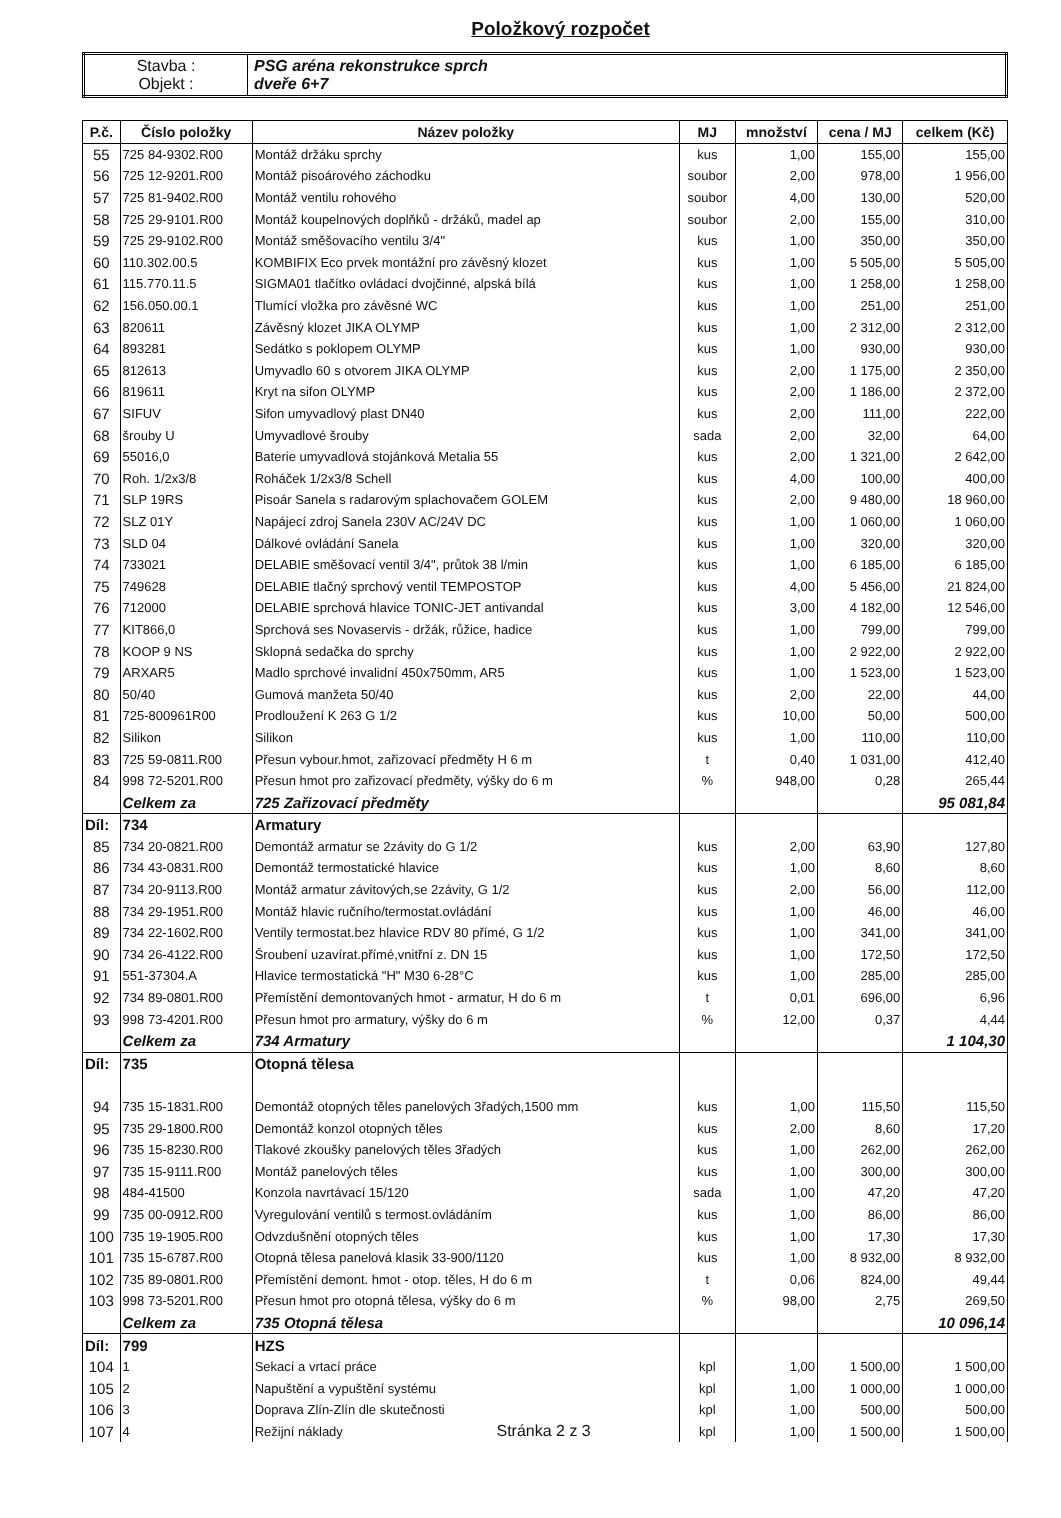Položkový rozpočet
| Stavba : Objekt : | PSG aréna rekonstrukce sprch dveře 6+7 |
| P.č. | Číslo položky | Název položky | MJ | množství | cena / MJ | celkem (Kč) |
| --- | --- | --- | --- | --- | --- | --- |
| 55 | 725 84-9302.R00 | Montáž držáku sprchy | kus | 1,00 | 155,00 | 155,00 |
| 56 | 725 12-9201.R00 | Montáž pisoárového záchodku | soubor | 2,00 | 978,00 | 1 956,00 |
| 57 | 725 81-9402.R00 | Montáž ventilu rohového | soubor | 4,00 | 130,00 | 520,00 |
| 58 | 725 29-9101.R00 | Montáž koupelnových doplňků - držáků, madel ap | soubor | 2,00 | 155,00 | 310,00 |
| 59 | 725 29-9102.R00 | Montáž směšovacího ventilu 3/4" | kus | 1,00 | 350,00 | 350,00 |
| 60 | 110.302.00.5 | KOMBIFIX Eco prvek montážní pro závěsný klozet | kus | 1,00 | 5 505,00 | 5 505,00 |
| 61 | 115.770.11.5 | SIGMA01 tlačítko ovládací dvojčinné, alpská bílá | kus | 1,00 | 1 258,00 | 1 258,00 |
| 62 | 156.050.00.1 | Tlumící vložka pro závěsné WC | kus | 1,00 | 251,00 | 251,00 |
| 63 | 820611 | Závěsný klozet JIKA OLYMP | kus | 1,00 | 2 312,00 | 2 312,00 |
| 64 | 893281 | Sedátko s poklopem OLYMP | kus | 1,00 | 930,00 | 930,00 |
| 65 | 812613 | Umyvadlo 60 s otvorem JIKA OLYMP | kus | 2,00 | 1 175,00 | 2 350,00 |
| 66 | 819611 | Kryt na sifon OLYMP | kus | 2,00 | 1 186,00 | 2 372,00 |
| 67 | SIFUV | Sifon umyvadlový plast DN40 | kus | 2,00 | 111,00 | 222,00 |
| 68 | šrouby U | Umyvadlové šrouby | sada | 2,00 | 32,00 | 64,00 |
| 69 | 55016,0 | Baterie umyvadlová stojánková Metalia 55 | kus | 2,00 | 1 321,00 | 2 642,00 |
| 70 | Roh. 1/2x3/8 | Roháček 1/2x3/8 Schell | kus | 4,00 | 100,00 | 400,00 |
| 71 | SLP 19RS | Pisoár Sanela s radarovým splachovačem GOLEM | kus | 2,00 | 9 480,00 | 18 960,00 |
| 72 | SLZ 01Y | Napájecí zdroj Sanela 230V AC/24V DC | kus | 1,00 | 1 060,00 | 1 060,00 |
| 73 | SLD 04 | Dálkové ovládání Sanela | kus | 1,00 | 320,00 | 320,00 |
| 74 | 733021 | DELABIE směšovací ventil 3/4", průtok 38 l/min | kus | 1,00 | 6 185,00 | 6 185,00 |
| 75 | 749628 | DELABIE tlačný sprchový ventil TEMPOSTOP | kus | 4,00 | 5 456,00 | 21 824,00 |
| 76 | 712000 | DELABIE sprchová hlavice TONIC-JET antivandal | kus | 3,00 | 4 182,00 | 12 546,00 |
| 77 | KIT866,0 | Sprchová ses Novaservis - držák, růžice, hadice | kus | 1,00 | 799,00 | 799,00 |
| 78 | KOOP 9 NS | Sklopná sedačka do sprchy | kus | 1,00 | 2 922,00 | 2 922,00 |
| 79 | ARXAR5 | Madlo sprchové invalidní 450x750mm, AR5 | kus | 1,00 | 1 523,00 | 1 523,00 |
| 80 | 50/40 | Gumová manžeta 50/40 | kus | 2,00 | 22,00 | 44,00 |
| 81 | 725-800961R00 | Prodloužení K 263 G 1/2 | kus | 10,00 | 50,00 | 500,00 |
| 82 | Silikon | Silikon | kus | 1,00 | 110,00 | 110,00 |
| 83 | 725 59-0811.R00 | Přesun vybour.hmot, zařizovací předměty H 6 m | t | 0,40 | 1 031,00 | 412,40 |
| 84 | 998 72-5201.R00 | Přesun hmot pro zařizovací předměty, výšky do 6 m | % | 948,00 | 0,28 | 265,44 |
| | Celkem za | 725 Zařizovací předměty | | | | 95 081,84 |
| Díl: | 734 | Armatury | | | | |
| 85 | 734 20-0821.R00 | Demontáž armatur se 2závity do G 1/2 | kus | 2,00 | 63,90 | 127,80 |
| 86 | 734 43-0831.R00 | Demontáž termostatické hlavice | kus | 1,00 | 8,60 | 8,60 |
| 87 | 734 20-9113.R00 | Montáž armatur závitových,se 2závity, G 1/2 | kus | 2,00 | 56,00 | 112,00 |
| 88 | 734 29-1951.R00 | Montáž hlavic ručního/termostat.ovládání | kus | 1,00 | 46,00 | 46,00 |
| 89 | 734 22-1602.R00 | Ventily termostat.bez hlavice RDV 80 přímé, G 1/2 | kus | 1,00 | 341,00 | 341,00 |
| 90 | 734 26-4122.R00 | Šroubení uzavírat.přímé,vnitřní z. DN 15 | kus | 1,00 | 172,50 | 172,50 |
| 91 | 551-37304.A | Hlavice termostatická "H" M30 6-28°C | kus | 1,00 | 285,00 | 285,00 |
| 92 | 734 89-0801.R00 | Přemístění demontovaných hmot - armatur, H do 6 m | t | 0,01 | 696,00 | 6,96 |
| 93 | 998 73-4201.R00 | Přesun hmot pro armatury, výšky do 6 m | % | 12,00 | 0,37 | 4,44 |
| | Celkem za | 734 Armatury | | | | 1 104,30 |
| Díl: | 735 | Otopná tělesa | | | | |
| 94 | 735 15-1831.R00 | Demontáž otopných těles panelových 3řadých,1500 mm | kus | 1,00 | 115,50 | 115,50 |
| 95 | 735 29-1800.R00 | Demontáž konzol otopných těles | kus | 2,00 | 8,60 | 17,20 |
| 96 | 735 15-8230.R00 | Tlakové zkoušky panelových těles 3řadých | kus | 1,00 | 262,00 | 262,00 |
| 97 | 735 15-9111.R00 | Montáž panelových těles | kus | 1,00 | 300,00 | 300,00 |
| 98 | 484-41500 | Konzola navrtávací 15/120 | sada | 1,00 | 47,20 | 47,20 |
| 99 | 735 00-0912.R00 | Vyregulování ventilů s termost.ovládáním | kus | 1,00 | 86,00 | 86,00 |
| 100 | 735 19-1905.R00 | Odvzdušnění otopných těles | kus | 1,00 | 17,30 | 17,30 |
| 101 | 735 15-6787.R00 | Otopná tělesa panelová klasik 33-900/1120 | kus | 1,00 | 8 932,00 | 8 932,00 |
| 102 | 735 89-0801.R00 | Přemístění demont. hmot - otop. těles, H do 6 m | t | 0,06 | 824,00 | 49,44 |
| 103 | 998 73-5201.R00 | Přesun hmot pro otopná tělesa, výšky do 6 m | % | 98,00 | 2,75 | 269,50 |
| | Celkem za | 735 Otopná tělesa | | | | 10 096,14 |
| Díl: | 799 | HZS | | | | |
| 104 | 1 | Sekací a vrtací práce | kpl | 1,00 | 1 500,00 | 1 500,00 |
| 105 | 2 | Napuštění a vypuštění systému | kpl | 1,00 | 1 000,00 | 1 000,00 |
| 106 | 3 | Doprava Zlín-Zlín dle skutečnosti | kpl | 1,00 | 500,00 | 500,00 |
| 107 | 4 | Režijní náklady Stránka 2 z 3 | kpl | 1,00 | 1 500,00 | 1 500,00 |